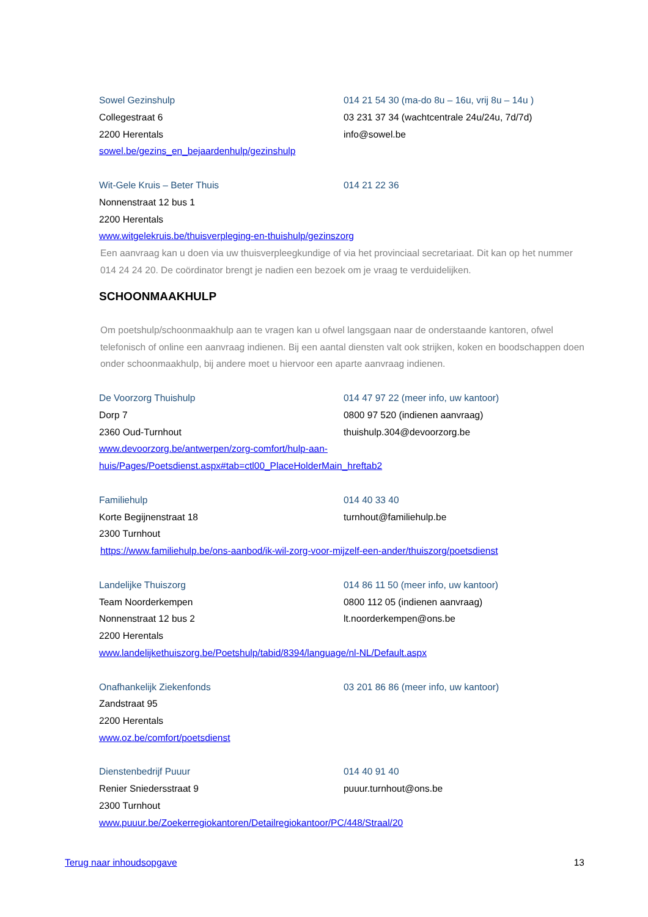Sowel Gezinshulp 014 21 54 30 (ma-do 8u – 16u, vrij 8u – 14u )
Collegestraat 6 03 231 37 34 (wachtcentrale 24u/24u, 7d/7d)
2200 Herentals info@sowel.be
sowel.be/gezins_en_bejaardenhulp/gezinshulp
Wit-Gele Kruis – Beter Thuis 014 21 22 36
Nonnenstraat 12 bus 1
2200 Herentals
www.witgelekruis.be/thuisverpleging-en-thuishulp/gezinszorg
Een aanvraag kan u doen via uw thuisverpleegkundige of via het provinciaal secretariaat. Dit kan op het nummer 014 24 24 20. De coördinator brengt je nadien een bezoek om je vraag te verduidelijken.
SCHOONMAAKHULP
Om poetshulp/schoonmaakhulp aan te vragen kan u ofwel langsgaan naar de onderstaande kantoren, ofwel telefonisch of online een aanvraag indienen. Bij een aantal diensten valt ook strijken, koken en boodschappen doen onder schoonmaakhulp, bij andere moet u hiervoor een aparte aanvraag indienen.
De Voorzorg Thuishulp 014 47 97 22 (meer info, uw kantoor)
Dorp 7 0800 97 520 (indienen aanvraag)
2360 Oud-Turnhout thuishulp.304@devoorzorg.be
www.devoorzorg.be/antwerpen/zorg-comfort/hulp-aan-
huis/Pages/Poetsdienst.aspx#tab=ctl00_PlaceHolderMain_hreftab2
Familiehulp 014 40 33 40
Korte Begijnenstraat 18 turnhout@familiehulp.be
2300 Turnhout
https://www.familiehulp.be/ons-aanbod/ik-wil-zorg-voor-mijzelf-een-ander/thuiszorg/poetsdienst
Landelijke Thuiszorg 014 86 11 50 (meer info, uw kantoor)
Team Noorderkempen 0800 112 05 (indienen aanvraag)
Nonnenstraat 12 bus 2 lt.noorderkempen@ons.be
2200 Herentals
www.landelijkethuiszorg.be/Poetshulp/tabid/8394/language/nl-NL/Default.aspx
Onafhankelijk Ziekenfonds 03 201 86 86 (meer info, uw kantoor)
Zandstraat 95
2200 Herentals
www.oz.be/comfort/poetsdienst
Dienstenbedrijf Puuur 014 40 91 40
Renier Sniedersstraat 9 puuur.turnhout@ons.be
2300 Turnhout
www.puuur.be/Zoekerregiokantoren/Detailregiokantoor/PC/448/Straal/20
Terug naar inhoudsopgave 13